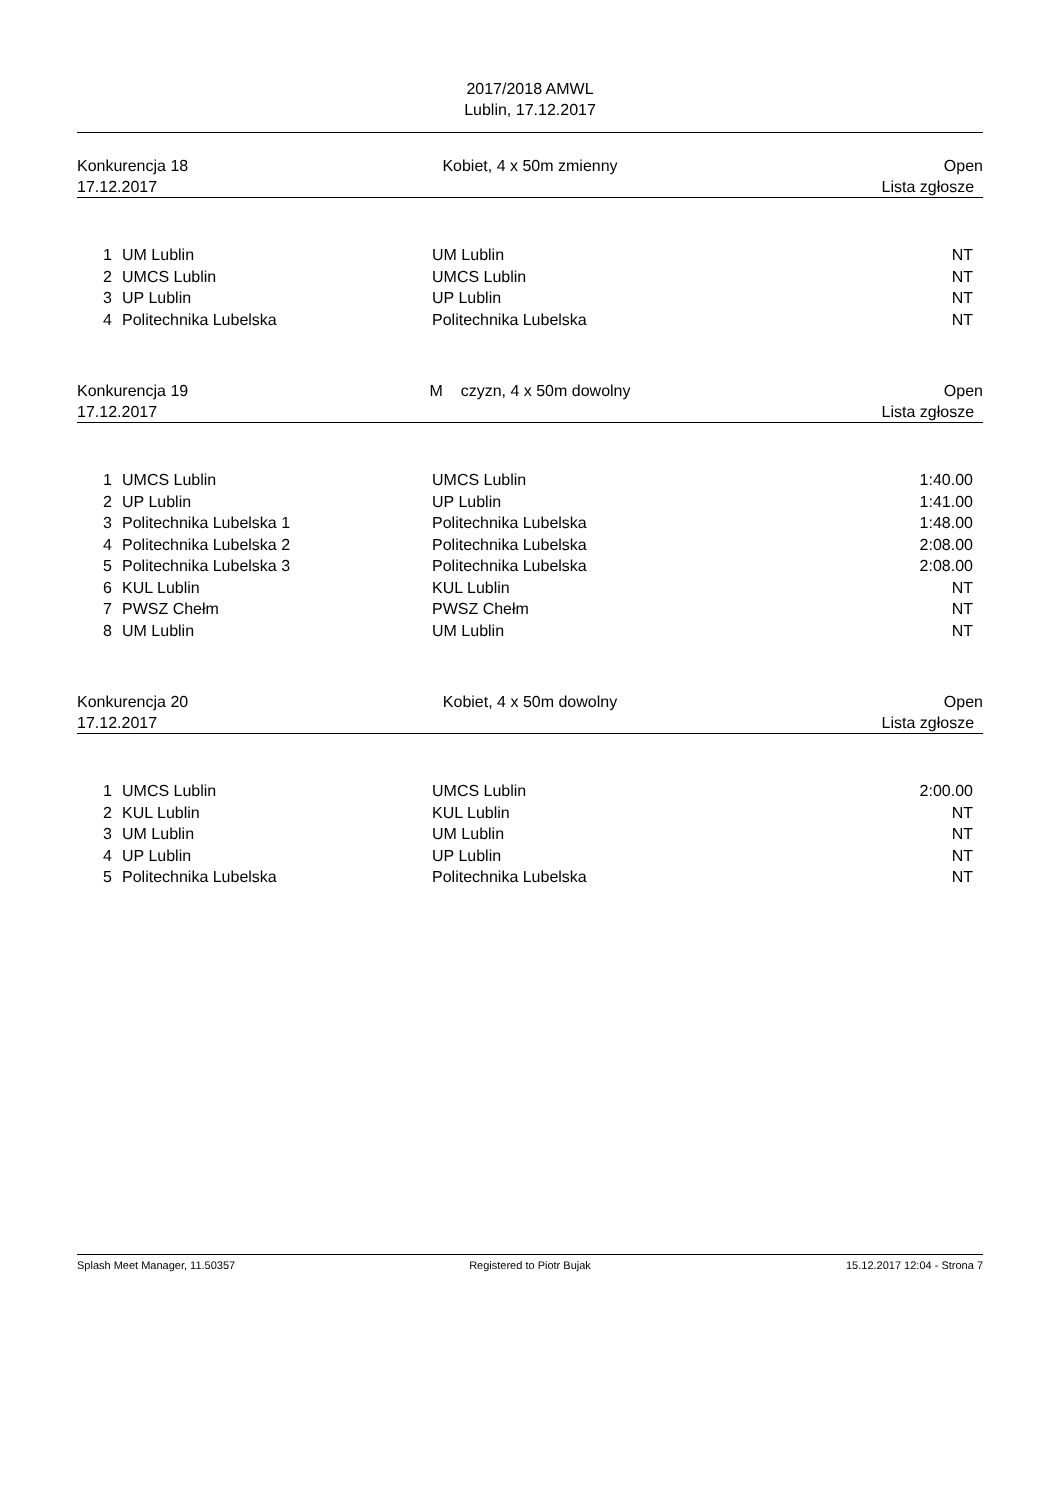2017/2018 AMWL
Lublin, 17.12.2017
Konkurencja 18
17.12.2017
Kobiet, 4 x 50m zmienny Open
Lista zgłosze
| 1 | UM Lublin | UM Lublin | NT |
| 2 | UMCS Lublin | UMCS Lublin | NT |
| 3 | UP Lublin | UP Lublin | NT |
| 4 | Politechnika Lubelska | Politechnika Lubelska | NT |
Konkurencja 19
17.12.2017
M czyzn, 4 x 50m dowolny Open
Lista zgłosze
| 1 | UMCS Lublin | UMCS Lublin | 1:40.00 |
| 2 | UP Lublin | UP Lublin | 1:41.00 |
| 3 | Politechnika Lubelska 1 | Politechnika Lubelska | 1:48.00 |
| 4 | Politechnika Lubelska 2 | Politechnika Lubelska | 2:08.00 |
| 5 | Politechnika Lubelska 3 | Politechnika Lubelska | 2:08.00 |
| 6 | KUL Lublin | KUL Lublin | NT |
| 7 | PWSZ Chełm | PWSZ Chełm | NT |
| 8 | UM Lublin | UM Lublin | NT |
Konkurencja 20
17.12.2017
Kobiet, 4 x 50m dowolny Open
Lista zgłosze
| 1 | UMCS Lublin | UMCS Lublin | 2:00.00 |
| 2 | KUL Lublin | KUL Lublin | NT |
| 3 | UM Lublin | UM Lublin | NT |
| 4 | UP Lublin | UP Lublin | NT |
| 5 | Politechnika Lubelska | Politechnika Lubelska | NT |
Splash Meet Manager, 11.50357 Registered to Piotr Bujak 15.12.2017 12:04 - Strona 7